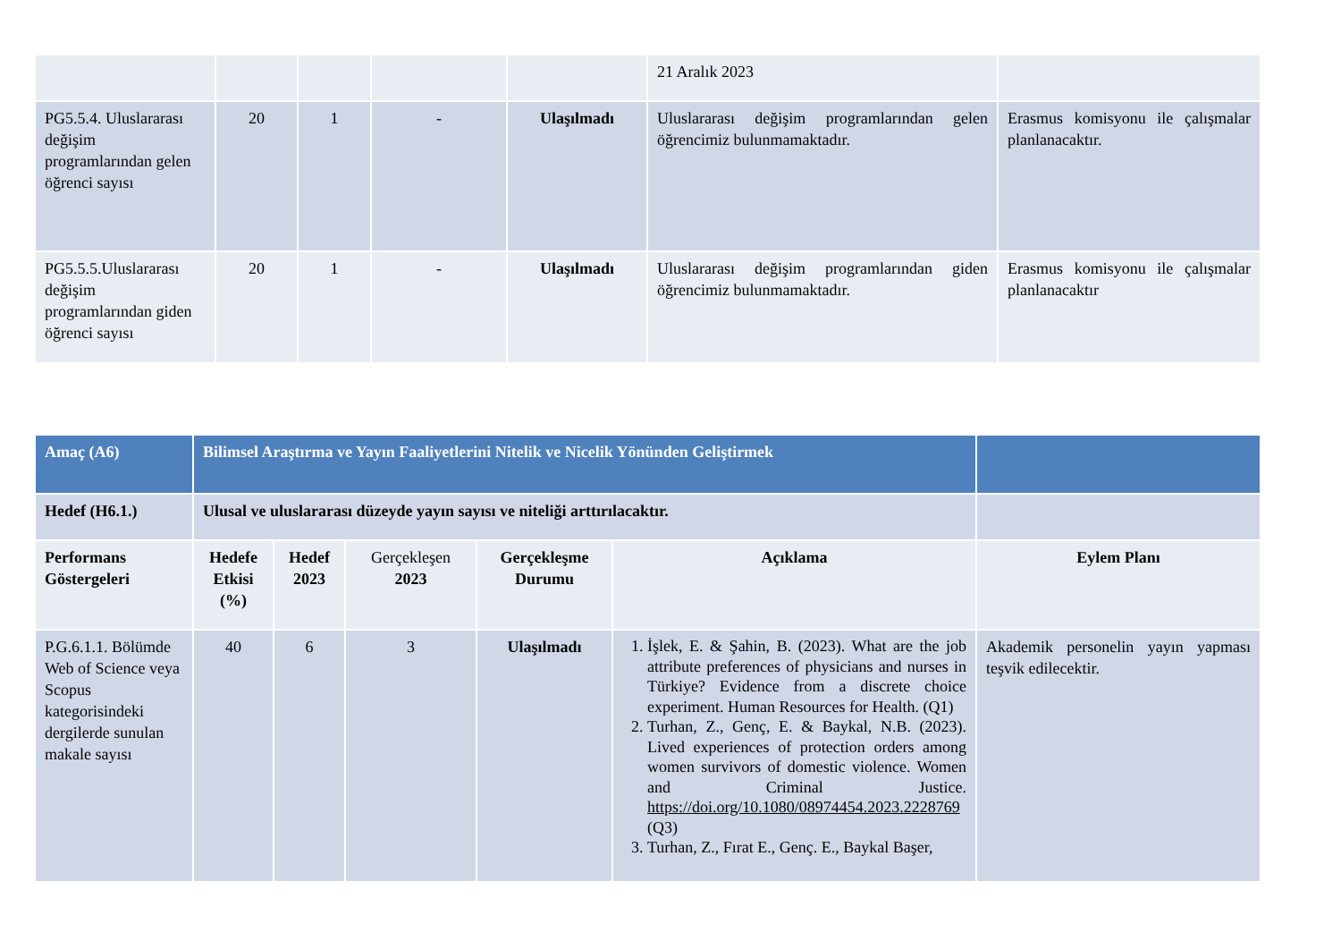| | | | | | 21 Aralık 2023 | |
| PG5.5.4. Uluslararası değişim programlarından gelen öğrenci sayısı | 20 | 1 | - | Ulaşılmadı | Uluslararası değişim programlarından gelen öğrencimiz bulunmamaktadır. | Erasmus komisyonu ile çalışmalar planlanacaktır. |
| PG5.5.5.Uluslararası değişim programlarından giden öğrenci sayısı | 20 | 1 | - | Ulaşılmadı | Uluslararası değişim programlarından giden öğrencimiz bulunmamaktadır. | Erasmus komisyonu ile çalışmalar planlanacaktır |
| Amaç (A6) | Bilimsel Araştırma ve Yayın Faaliyetlerini Nitelik ve Nicelik Yönünden Geliştirmek | | | | | |
| Hedef (H6.1.) | Ulusal ve uluslararası düzeyde yayın sayısı ve niteliği arttırılacaktır. | | | | | |
| Performans Göstergeleri | Hedefe Etkisi (%) | Hedef 2023 | Gerçekleşen 2023 | Gerçekleşme Durumu | Açıklama | Eylem Planı |
| P.G.6.1.1. Bölümde Web of Science veya Scopus kategorisindeki dergilerde sunulan makale sayısı | 40 | 6 | 3 | Ulaşılmadı | 1. İşlek, E. & Şahin, B. (2023). What are the job attribute preferences of physicians and nurses in Türkiye? Evidence from a discrete choice experiment. Human Resources for Health. (Q1) 2. Turhan, Z., Genç, E. & Baykal, N.B. (2023). Lived experiences of protection orders among women survivors of domestic violence. Women and Criminal Justice. https://doi.org/10.1080/08974454.2023.2228769 (Q3) 3. Turhan, Z., Fırat E., Genç. E., Baykal Başer, | Akademik personelin yayın yapması teşvik edilecektir. |